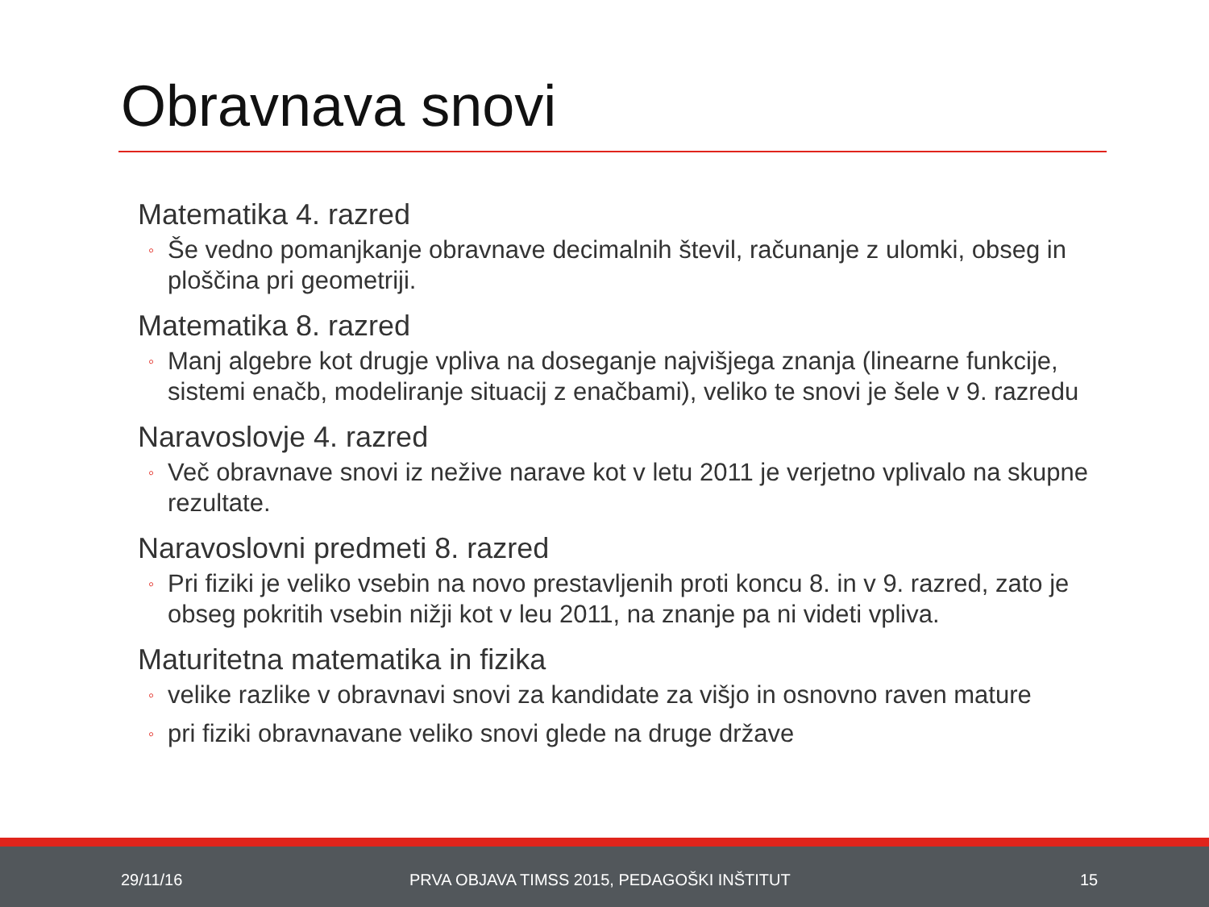Obravnava snovi
Matematika 4. razred
◦ Še vedno pomanjkanje obravnave decimalnih števil, računanje z ulomki, obseg in ploščina pri geometriji.
Matematika 8. razred
◦ Manj algebre kot drugje vpliva na doseganje najvišjega znanja (linearne funkcije, sistemi enačb, modeliranje situacij z enačbami), veliko te snovi je šele v 9. razredu
Naravoslovje 4. razred
◦ Več obravnave snovi iz nežive narave kot v letu 2011 je verjetno vplivalo na skupne rezultate.
Naravoslovni predmeti 8. razred
◦ Pri fiziki je veliko vsebin na novo prestavljenih proti koncu 8. in v 9. razred, zato je obseg pokritih vsebin nižji kot v leu 2011, na znanje pa ni videti vpliva.
Maturitetna matematika in fizika
◦ velike razlike v obravnavi snovi za kandidate za višjo in osnovno raven mature
◦ pri fiziki obravnavane veliko snovi glede na druge države
29/11/16
PRVA OBJAVA TIMSS 2015, PEDAGOŠKI INŠTITUT
15